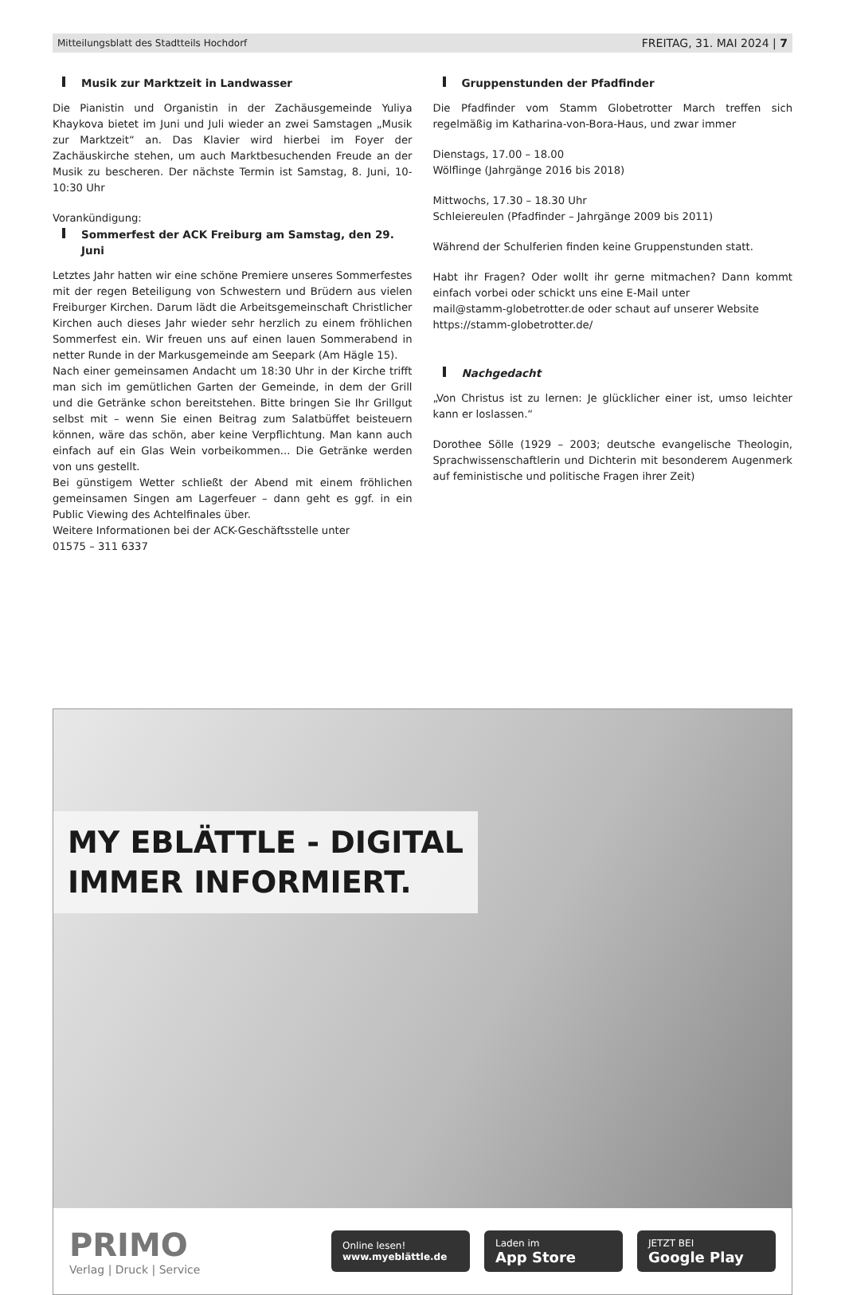Mitteilungsblatt des Stadtteils Hochdorf FREITAG, 31. MAI 2024 | 7
Musik zur Marktzeit in Landwasser
Die Pianistin und Organistin in der Zachäusgemeinde Yuliya Khaykova bietet im Juni und Juli wieder an zwei Samstagen „Musik zur Marktzeit“ an. Das Klavier wird hierbei im Foyer der Zachäuskirche stehen, um auch Marktbesuchenden Freude an der Musik zu bescheren. Der nächste Termin ist Samstag, 8. Juni, 10-10:30 Uhr
Vorankündigung:
Sommerfest der ACK Freiburg am Samstag, den 29. Juni
Letztes Jahr hatten wir eine schöne Premiere unseres Sommerfestes mit der regen Beteiligung von Schwestern und Brüdern aus vielen Freiburger Kirchen. Darum lädt die Arbeitsgemeinschaft Christlicher Kirchen auch dieses Jahr wieder sehr herzlich zu einem fröhlichen Sommerfest ein. Wir freuen uns auf einen lauen Sommerabend in netter Runde in der Markusgemeinde am Seepark (Am Hägle 15).
Nach einer gemeinsamen Andacht um 18:30 Uhr in der Kirche trifft man sich im gemütlichen Garten der Gemeinde, in dem der Grill und die Getränke schon bereitstehen. Bitte bringen Sie Ihr Grillgut selbst mit – wenn Sie einen Beitrag zum Salatbüffet beisteuern können, wäre das schön, aber keine Verpflichtung. Man kann auch einfach auf ein Glas Wein vorbeikommen... Die Getränke werden von uns gestellt.
Bei günstigem Wetter schließt der Abend mit einem fröhlichen gemeinsamen Singen am Lagerfeuer – dann geht es ggf. in ein Public Viewing des Achtelfinales über.
Weitere Informationen bei der ACK-Geschäftsstelle unter
01575 – 311 6337
Gruppenstunden der Pfadfinder
Die Pfadfinder vom Stamm Globetrotter March treffen sich regelmäßig im Katharina-von-Bora-Haus, und zwar immer
Dienstags, 17.00 – 18.00
Wölflinge (Jahrgänge 2016 bis 2018)
Mittwochs, 17.30 – 18.30 Uhr
Schleiereulen (Pfadfinder – Jahrgänge 2009 bis 2011)
Während der Schulferien finden keine Gruppenstunden statt.
Habt ihr Fragen? Oder wollt ihr gerne mitmachen? Dann kommt einfach vorbei oder schickt uns eine E-Mail unter
mail@stamm-globetrotter.de oder schaut auf unserer Website
https://stamm-globetrotter.de/
Nachgedacht
„Von Christus ist zu lernen: Je glücklicher einer ist, umso leichter kann er loslassen.“
Dorothee Sölle (1929 – 2003; deutsche evangelische Theologin, Sprachwissenschaftlerin und Dichterin mit besonderem Augenmerk auf feministische und politische Fragen ihrer Zeit)
MY EBLÄTTLE - DIGITAL
IMMER INFORMIERT.
PRIMO
Verlag | Druck | Service
Online lesen!
www.myeblättle.de
Laden im
App Store
JETZT BEI
Google Play